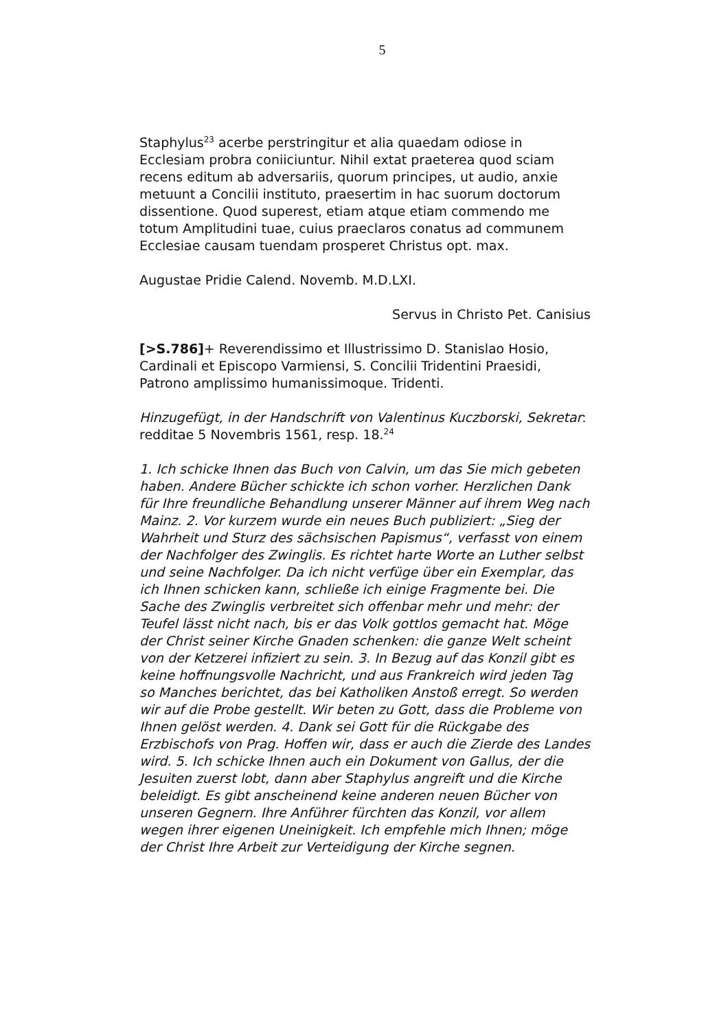5
Staphylus<sup>23</sup> acerbe perstringitur et alia quaedam odiose in Ecclesiam probra coniiciuntur. Nihil extat praeterea quod sciam recens editum ab adversariis, quorum principes, ut audio, anxie metuunt a Concilii instituto, praesertim in hac suorum doctorum dissentione. Quod superest, etiam atque etiam commendo me totum Amplitudini tuae, cuius praeclaros conatus ad communem Ecclesiae causam tuendam prosperet Christus opt. max.
Augustae Pridie Calend. Novemb. M.D.LXI.
Servus in Christo Pet. Canisius
[>S.786]+ Reverendissimo et Illustrissimo D. Stanislao Hosio, Cardinali et Episcopo Varmiensi, S. Concilii Tridentini Praesidi, Patrono amplissimo humanissimoque. Tridenti.
Hinzugefügt, in der Handschrift von Valentinus Kuczborski, Sekretar: redditae 5 Novembris 1561, resp. 18.<sup>24</sup>
1. Ich schicke Ihnen das Buch von Calvin, um das Sie mich gebeten haben. Andere Bücher schickte ich schon vorher. Herzlichen Dank für Ihre freundliche Behandlung unserer Männer auf ihrem Weg nach Mainz. 2. Vor kurzem wurde ein neues Buch publiziert: „Sieg der Wahrheit und Sturz des sächsischen Papismus“, verfasst von einem der Nachfolger des Zwinglis. Es richtet harte Worte an Luther selbst und seine Nachfolger. Da ich nicht verfüge über ein Exemplar, das ich Ihnen schicken kann, schließe ich einige Fragmente bei. Die Sache des Zwinglis verbreitet sich offenbar mehr und mehr: der Teufel lässt nicht nach, bis er das Volk gottlos gemacht hat. Möge der Christ seiner Kirche Gnaden schenken: die ganze Welt scheint von der Ketzerei infiziert zu sein. 3. In Bezug auf das Konzil gibt es keine hoffnungsvolle Nachricht, und aus Frankreich wird jeden Tag so Manches berichtet, das bei Katholiken Anstoß erregt. So werden wir auf die Probe gestellt. Wir beten zu Gott, dass die Probleme von Ihnen gelöst werden. 4. Dank sei Gott für die Rückgabe des Erzbischofs von Prag. Hoffen wir, dass er auch die Zierde des Landes wird. 5. Ich schicke Ihnen auch ein Dokument von Gallus, der die Jesuiten zuerst lobt, dann aber Staphylus angreift und die Kirche beleidigt. Es gibt anscheinend keine anderen neuen Bücher von unseren Gegnern. Ihre Anführer fürchten das Konzil, vor allem wegen ihrer eigenen Uneinigkeit. Ich empfehle mich Ihnen; möge der Christ Ihre Arbeit zur Verteidigung der Kirche segnen.